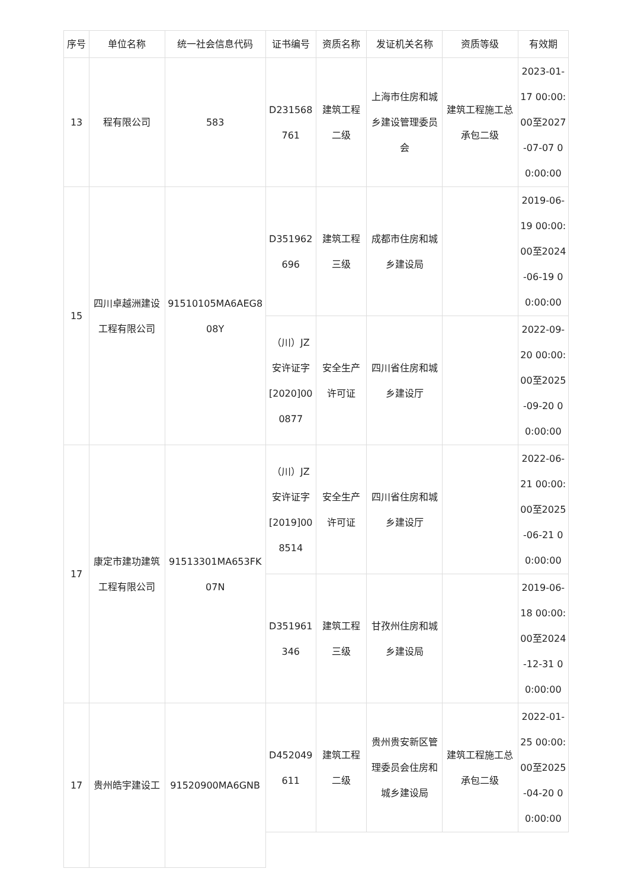| 序号 | 单位名称 | 统一社会信息代码 | 证书编号 | 资质名称 | 发证机关名称 | 资质等级 | 有效期 |
| --- | --- | --- | --- | --- | --- | --- | --- |
| 13 | 程有限公司 | 583 | D231568761 | 建筑工程二级 | 上海市住房和城乡建设管理委员会 | 建筑工程施工总承包二级 | 2023-01-17 00:00:00至2027-07-07 00:00:00 |
| 15 | 四川卓越洲建设工程有限公司 | 91510105MA6AEG808Y | D351962696 | 建筑工程三级 | 成都市住房和城乡建设局 | | 2019-06-19 00:00:00至2024-06-19 00:00:00 |
| | | | （川）JZ安许证字[2020]000877 | 安全生产许可证 | 四川省住房和城乡建设厅 | | 2022-09-20 00:00:00至2025-09-20 00:00:00 |
| 17 | 康定市建功建筑工程有限公司 | 91513301MA653FK07N | （川）JZ安许证字[2019]008514 | 安全生产许可证 | 四川省住房和城乡建设厅 | | 2022-06-21 00:00:00至2025-06-21 00:00:00 |
| | | | D351961346 | 建筑工程三级 | 甘孜州住房和城乡建设局 | | 2019-06-18 00:00:00至2024-12-31 00:00:00 |
| 17 | 贵州皓宇建设工 | 91520900MA6GNB | D452049611 | 建筑工程二级 | 贵州贵安新区管理委员会住房和城乡建设局 | 建筑工程施工总承包二级 | 2022-01-25 00:00:00至2025-04-20 00:00:00 |